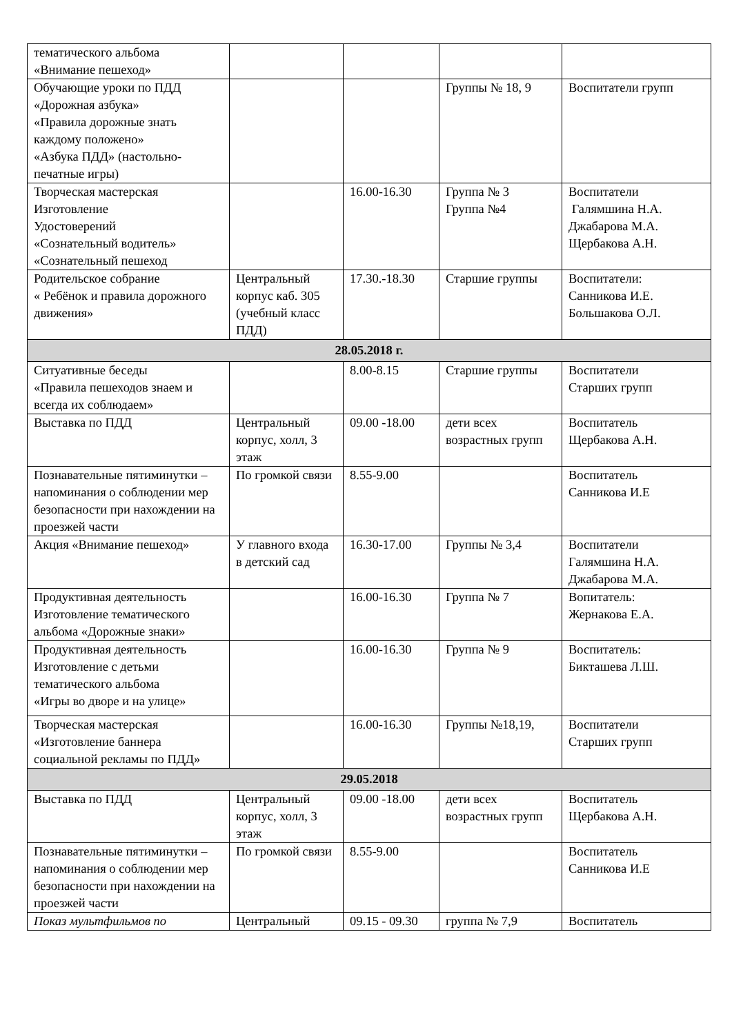| тематического альбома «Внимание пешеход» | | | | |
| Обучающие уроки по ПДД «Дорожная азбука» «Правила дорожные знать каждому положено» «Азбука ПДД» (настольно-печатные игры) | | | Группы № 18, 9 | Воспитатели групп |
| Творческая мастерская Изготовление Удостоверений «Сознательный водитель» «Сознательный пешеход | | 16.00-16.30 | Группа № 3 Группа №4 | Воспитатели Галямшина Н.А. Джабарова М.А. Щербакова А.Н. |
| Родительское собрание « Ребёнок и правила дорожного движения» | Центральный корпус каб. 305 (учебный класс ПДД) | 17.30.-18.30 | Старшие группы | Воспитатели: Санникова И.Е. Большакова О.Л. |
| 28.05.2018 г. | | | | |
| Ситуативные беседы «Правила пешеходов знаем и всегда их соблюдаем» | | 8.00-8.15 | Старшие группы | Воспитатели Старших групп |
| Выставка по ПДД | Центральный корпус, холл, 3 этаж | 09.00 -18.00 | дети всех возрастных групп | Воспитатель Щербакова А.Н. |
| Познавательные пятиминутки – напоминания о соблюдении мер безопасности при нахождении на проезжей части | По громкой связи | 8.55-9.00 | | Воспитатель Санникова И.Е |
| Акция «Внимание пешеход» | У главного входа в детский сад | 16.30-17.00 | Группы № 3,4 | Воспитатели Галямшина Н.А. Джабарова М.А. |
| Продуктивная деятельность Изготовление тематического альбома «Дорожные знаки» | | 16.00-16.30 | Группа № 7 | Вопитатель: Жернакова Е.А. |
| Продуктивная деятельность Изготовление с детьми тематического альбома «Игры во дворе и на улице» | | 16.00-16.30 | Группа № 9 | Воспитатель: Бикташева Л.Ш. |
| Творческая мастерская «Изготовление баннера социальной рекламы по ПДД» | | 16.00-16.30 | Группы №18,19, | Воспитатели Старших групп |
| 29.05.2018 | | | | |
| Выставка по ПДД | Центральный корпус, холл, 3 этаж | 09.00 -18.00 | дети всех возрастных групп | Воспитатель Щербакова А.Н. |
| Познавательные пятиминутки – напоминания о соблюдении мер безопасности при нахождении на проезжей части | По громкой связи | 8.55-9.00 | | Воспитатель Санникова И.Е |
| Показ мультфильмов по | Центральный | 09.15 - 09.30 | группа № 7,9 | Воспитатель |